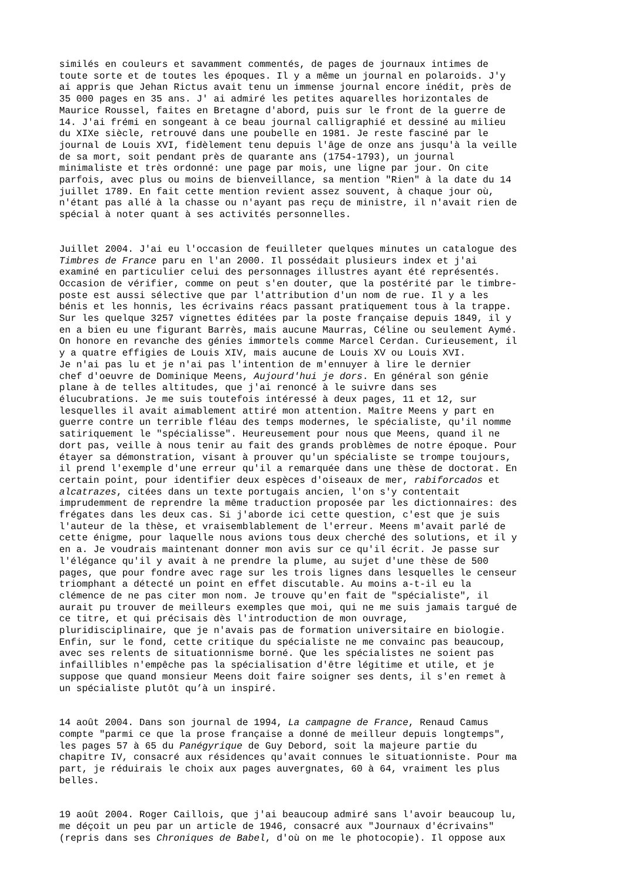similés en couleurs et savamment commentés, de pages de journaux intimes de toute sorte et de toutes les époques. Il y a même un journal en polaroids. J'y ai appris que Jehan Rictus avait tenu un immense journal encore inédit, près de 35 000 pages en 35 ans. J' ai admiré les petites aquarelles horizontales de Maurice Roussel, faites en Bretagne d'abord, puis sur le front de la guerre de 14. J'ai frémi en songeant à ce beau journal calligraphié et dessiné au milieu du XIXe siècle, retrouvé dans une poubelle en 1981. Je reste fasciné par le journal de Louis XVI, fidèlement tenu depuis l'âge de onze ans jusqu'à la veille de sa mort, soit pendant près de quarante ans (1754-1793), un journal minimaliste et très ordonné: une page par mois, une ligne par jour. On cite parfois, avec plus ou moins de bienveillance, sa mention "Rien" à la date du 14 juillet 1789. En fait cette mention revient assez souvent, à chaque jour où, n'étant pas allé à la chasse ou n'ayant pas reçu de ministre, il n'avait rien de spécial à noter quant à ses activités personnelles.
Juillet 2004. J'ai eu l'occasion de feuilleter quelques minutes un catalogue des Timbres de France paru en l'an 2000. Il possédait plusieurs index et j'ai examiné en particulier celui des personnages illustres ayant été représentés. Occasion de vérifier, comme on peut s'en douter, que la postérité par le timbre- poste est aussi sélective que par l'attribution d'un nom de rue. Il y a les bénis et les honnis, les écrivains réacs passant pratiquement tous à la trappe. Sur les quelque 3257 vignettes éditées par la poste française depuis 1849, il y en a bien eu une figurant Barrès, mais aucune Maurras, Céline ou seulement Aymé. On honore en revanche des génies immortels comme Marcel Cerdan. Curieusement, il y a quatre effigies de Louis XIV, mais aucune de Louis XV ou Louis XVI. Je n'ai pas lu et je n'ai pas l'intention de m'ennuyer à lire le dernier chef d'oeuvre de Dominique Meens, Aujourd'hui je dors. En général son génie plane à de telles altitudes, que j'ai renoncé à le suivre dans ses élucubrations. Je me suis toutefois intéressé à deux pages, 11 et 12, sur lesquelles il avait aimablement attiré mon attention. Maître Meens y part en guerre contre un terrible fléau des temps modernes, le spécialiste, qu'il nomme satiriquement le "spécialisse". Heureusement pour nous que Meens, quand il ne dort pas, veille à nous tenir au fait des grands problèmes de notre époque. Pour étayer sa démonstration, visant à prouver qu'un spécialiste se trompe toujours, il prend l'exemple d'une erreur qu'il a remarquée dans une thèse de doctorat. En certain point, pour identifier deux espèces d'oiseaux de mer, rabiforcados et alcatrazes, citées dans un texte portugais ancien, l'on s'y contentait imprudemment de reprendre la même traduction proposée par les dictionnaires: des frégates dans les deux cas. Si j'aborde ici cette question, c'est que je suis l'auteur de la thèse, et vraisemblablement de l'erreur. Meens m'avait parlé de cette énigme, pour laquelle nous avions tous deux cherché des solutions, et il y en a. Je voudrais maintenant donner mon avis sur ce qu'il écrit. Je passe sur l'élégance qu'il y avait à ne prendre la plume, au sujet d'une thèse de 500 pages, que pour fondre avec rage sur les trois lignes dans lesquelles le censeur triomphant a détecté un point en effet discutable. Au moins a-t-il eu la clémence de ne pas citer mon nom. Je trouve qu'en fait de "spécialiste", il aurait pu trouver de meilleurs exemples que moi, qui ne me suis jamais targué de ce titre, et qui précisais dès l'introduction de mon ouvrage, pluridisciplinaire, que je n'avais pas de formation universitaire en biologie. Enfin, sur le fond, cette critique du spécialiste ne me convainc pas beaucoup, avec ses relents de situationnisme borné. Que les spécialistes ne soient pas infaillibles n'empêche pas la spécialisation d'être légitime et utile, et je suppose que quand monsieur Meens doit faire soigner ses dents, il s'en remet à un spécialiste plutôt qu’à un inspiré.
14 août 2004. Dans son journal de 1994, La campagne de France, Renaud Camus compte "parmi ce que la prose française a donné de meilleur depuis longtemps", les pages 57 à 65 du Panégyrique de Guy Debord, soit la majeure partie du chapitre IV, consacré aux résidences qu'avait connues le situationniste. Pour ma part, je réduirais le choix aux pages auvergnates, 60 à 64, vraiment les plus belles.
19 août 2004. Roger Caillois, que j'ai beaucoup admiré sans l'avoir beaucoup lu, me déçoit un peu par un article de 1946, consacré aux "Journaux d'écrivains" (repris dans ses Chroniques de Babel, d'où on me le photocopie). Il oppose aux